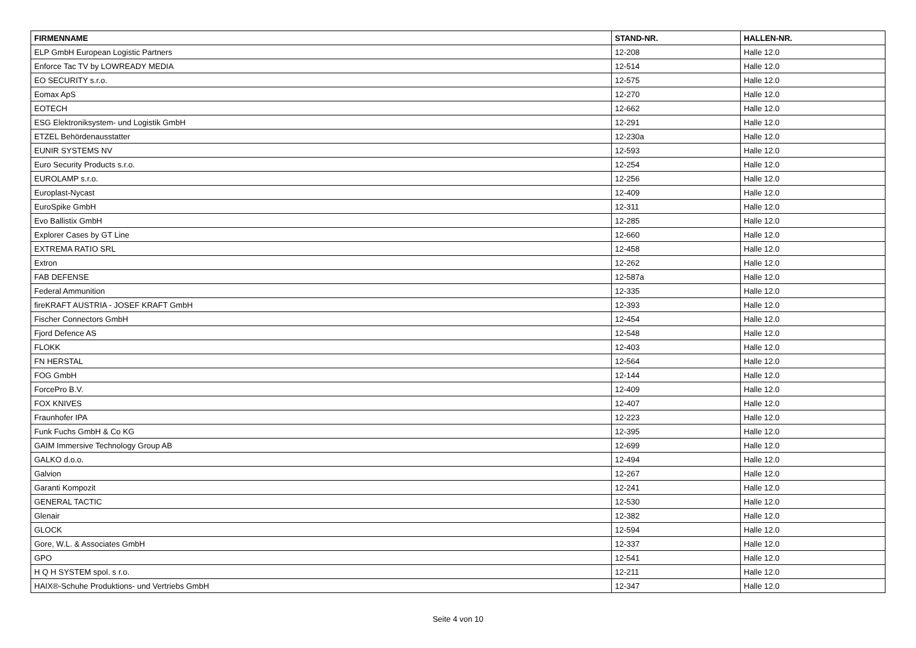| FIRMENNAME | STAND-NR. | HALLEN-NR. |
| --- | --- | --- |
| ELP GmbH European Logistic Partners | 12-208 | Halle 12.0 |
| Enforce Tac TV by LOWREADY MEDIA | 12-514 | Halle 12.0 |
| EO SECURITY s.r.o. | 12-575 | Halle 12.0 |
| Eomax ApS | 12-270 | Halle 12.0 |
| EOTECH | 12-662 | Halle 12.0 |
| ESG Elektroniksystem- und Logistik GmbH | 12-291 | Halle 12.0 |
| ETZEL Behördenausstatter | 12-230a | Halle 12.0 |
| EUNIR SYSTEMS NV | 12-593 | Halle 12.0 |
| Euro Security Products s.r.o. | 12-254 | Halle 12.0 |
| EUROLAMP s.r.o. | 12-256 | Halle 12.0 |
| Europlast-Nycast | 12-409 | Halle 12.0 |
| EuroSpike GmbH | 12-311 | Halle 12.0 |
| Evo Ballistix GmbH | 12-285 | Halle 12.0 |
| Explorer Cases by GT Line | 12-660 | Halle 12.0 |
| EXTREMA RATIO SRL | 12-458 | Halle 12.0 |
| Extron | 12-262 | Halle 12.0 |
| FAB DEFENSE | 12-587a | Halle 12.0 |
| Federal Ammunition | 12-335 | Halle 12.0 |
| fireKRAFT AUSTRIA - JOSEF KRAFT GmbH | 12-393 | Halle 12.0 |
| Fischer Connectors GmbH | 12-454 | Halle 12.0 |
| Fjord Defence AS | 12-548 | Halle 12.0 |
| FLOKK | 12-403 | Halle 12.0 |
| FN HERSTAL | 12-564 | Halle 12.0 |
| FOG GmbH | 12-144 | Halle 12.0 |
| ForcePro B.V. | 12-409 | Halle 12.0 |
| FOX KNIVES | 12-407 | Halle 12.0 |
| Fraunhofer IPA | 12-223 | Halle 12.0 |
| Funk Fuchs GmbH & Co KG | 12-395 | Halle 12.0 |
| GAIM Immersive Technology Group AB | 12-699 | Halle 12.0 |
| GALKO d.o.o. | 12-494 | Halle 12.0 |
| Galvion | 12-267 | Halle 12.0 |
| Garanti Kompozit | 12-241 | Halle 12.0 |
| GENERAL TACTIC | 12-530 | Halle 12.0 |
| Glenair | 12-382 | Halle 12.0 |
| GLOCK | 12-594 | Halle 12.0 |
| Gore, W.L. & Associates GmbH | 12-337 | Halle 12.0 |
| GPO | 12-541 | Halle 12.0 |
| H Q H SYSTEM spol. s r.o. | 12-211 | Halle 12.0 |
| HAIX®-Schuhe Produktions- und Vertriebs GmbH | 12-347 | Halle 12.0 |
Seite 4 von 10